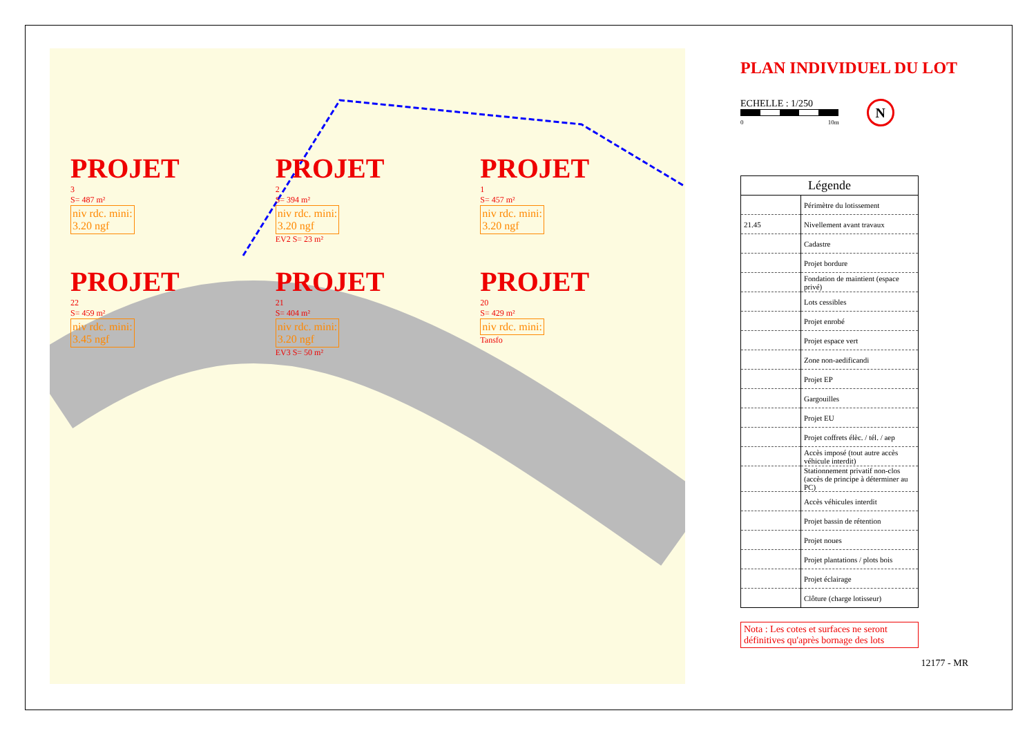PROJET
3
S= 487 m²
niv rdc. mini:
3.20 ngf
PROJET
2
S= 394 m²
niv rdc. mini:
3.20 ngf
EV2 S= 23 m²
PROJET
1
S= 457 m²
niv rdc. mini:
3.20 ngf
PROJET
22
S= 459 m²
niv rdc. mini:
3.45 ngf
PROJET
21
S= 404 m²
niv rdc. mini:
3.20 ngf
EV3 S= 50 m²
PROJET
20
S= 429 m²
niv rdc. mini:
Tansfo
PLAN INDIVIDUEL DU LOT
ECHELLE : 1/250
0 10m
N
| Légende | |
| --- | --- |
| | Périmètre du lotissement |
| 21.45 | Nivellement avant travaux |
| | Cadastre |
| | Projet bordure |
| | Fondation de maintient (espace privé) |
| | Lots cessibles |
| | Projet enrobé |
| | Projet espace vert |
| | Zone non-aedificandi |
| | Projet EP |
| | Gargouilles |
| | Projet EU |
| | Projet coffrets élèc. / tél. / aep |
| | Accès imposé (tout autre accès véhicule interdit) |
| | Stationnement privatif non-clos (accès de principe à déterminer au PC) |
| | Accès véhicules interdit |
| | Projet bassin de rétention |
| | Projet noues |
| | Projet plantations / plots bois |
| | Projet éclairage |
| | Clôture (charge lotisseur) |
Nota : Les cotes et surfaces ne seront définitives qu'après bornage des lots
12177 - MR